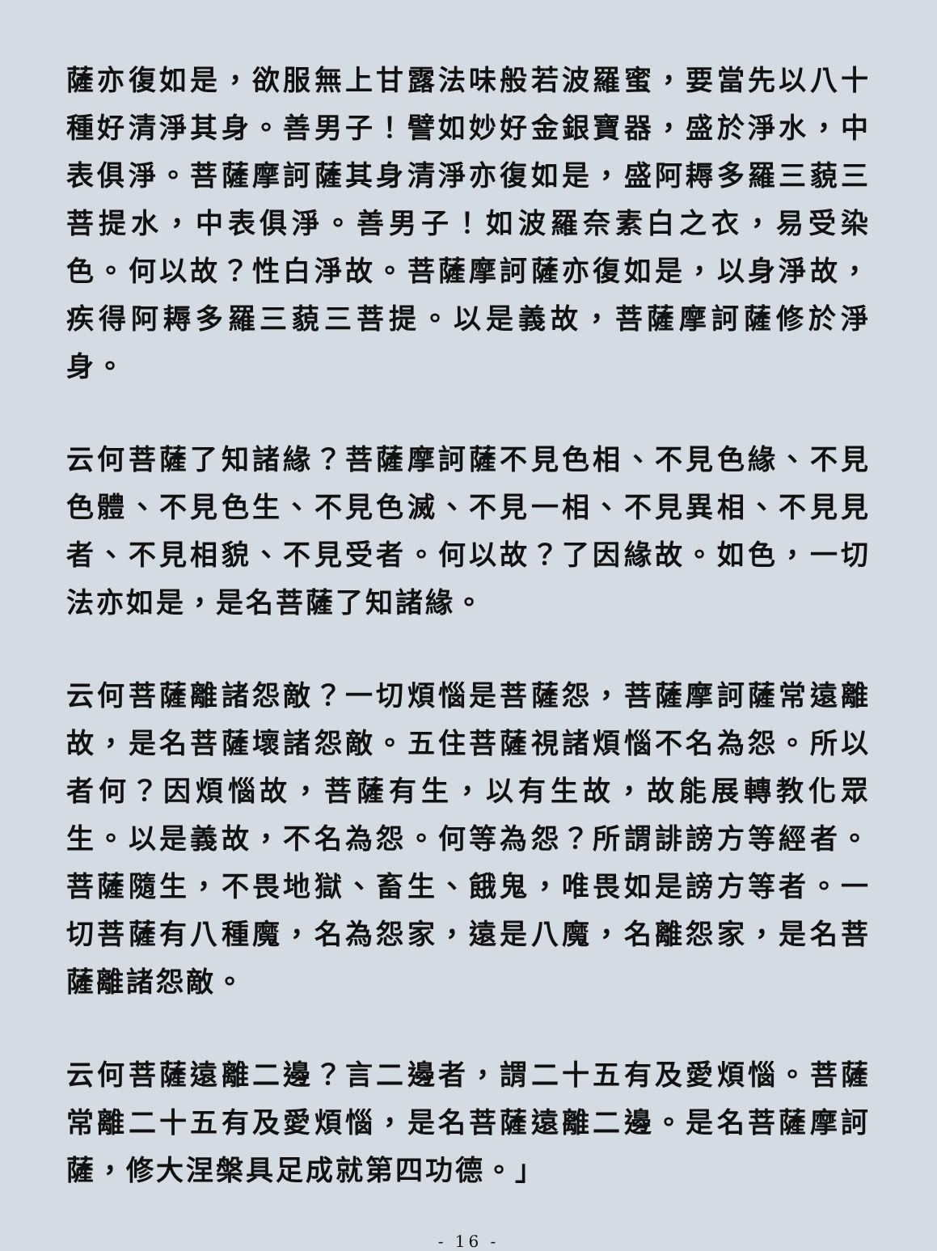薩亦復如是，欲服無上甘露法味般若波羅蜜，要當先以八十種好清淨其身。善男子！譬如妙好金銀寶器，盛於淨水，中表俱淨。菩薩摩訶薩其身清淨亦復如是，盛阿耨多羅三藐三菩提水，中表俱淨。善男子！如波羅奈素白之衣，易受染色。何以故？性白淨故。菩薩摩訶薩亦復如是，以身淨故，疾得阿耨多羅三藐三菩提。以是義故，菩薩摩訶薩修於淨身。
云何菩薩了知諸緣？菩薩摩訶薩不見色相、不見色緣、不見色體、不見色生、不見色滅、不見一相、不見異相、不見見者、不見相貌、不見受者。何以故？了因緣故。如色，一切法亦如是，是名菩薩了知諸緣。
云何菩薩離諸怨敵？一切煩惱是菩薩怨，菩薩摩訶薩常遠離故，是名菩薩壞諸怨敵。五住菩薩視諸煩惱不名為怨。所以者何？因煩惱故，菩薩有生，以有生故，故能展轉教化眾生。以是義故，不名為怨。何等為怨？所謂誹謗方等經者。菩薩隨生，不畏地獄、畜生、餓鬼，唯畏如是謗方等者。一切菩薩有八種魔，名為怨家，遠是八魔，名離怨家，是名菩薩離諸怨敵。
云何菩薩遠離二邊？言二邊者，謂二十五有及愛煩惱。菩薩常離二十五有及愛煩惱，是名菩薩遠離二邊。是名菩薩摩訶薩，修大涅槃具足成就第四功德。」
- 16 -